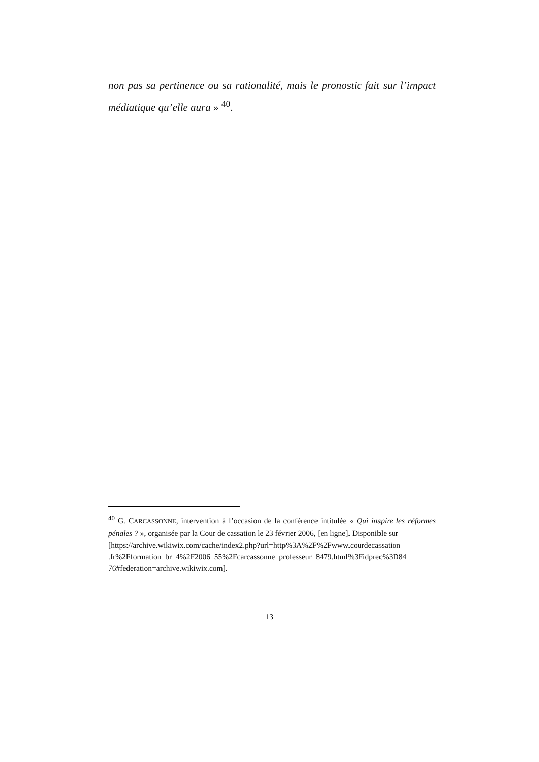non pas sa pertinence ou sa rationalité, mais le pronostic fait sur l’impact médiatique qu’elle aura » <sup>40</sup>.
<sup>40</sup> G. CARCASSONNE, intervention à l’occasion de la conférence intitulée « Qui inspire les réformes pénales ? », organisée par la Cour de cassation le 23 février 2006, [en ligne]. Disponible sur
[https://archive.wikiwix.com/cache/index2.php?url=http%3A%2F%2Fwww.courdecassation .fr%2Fformation_br_4%2F2006_55%2Fcarcassonne_professeur_8479.html%3Fidprec%3D84 76#federation=archive.wikiwix.com].
13